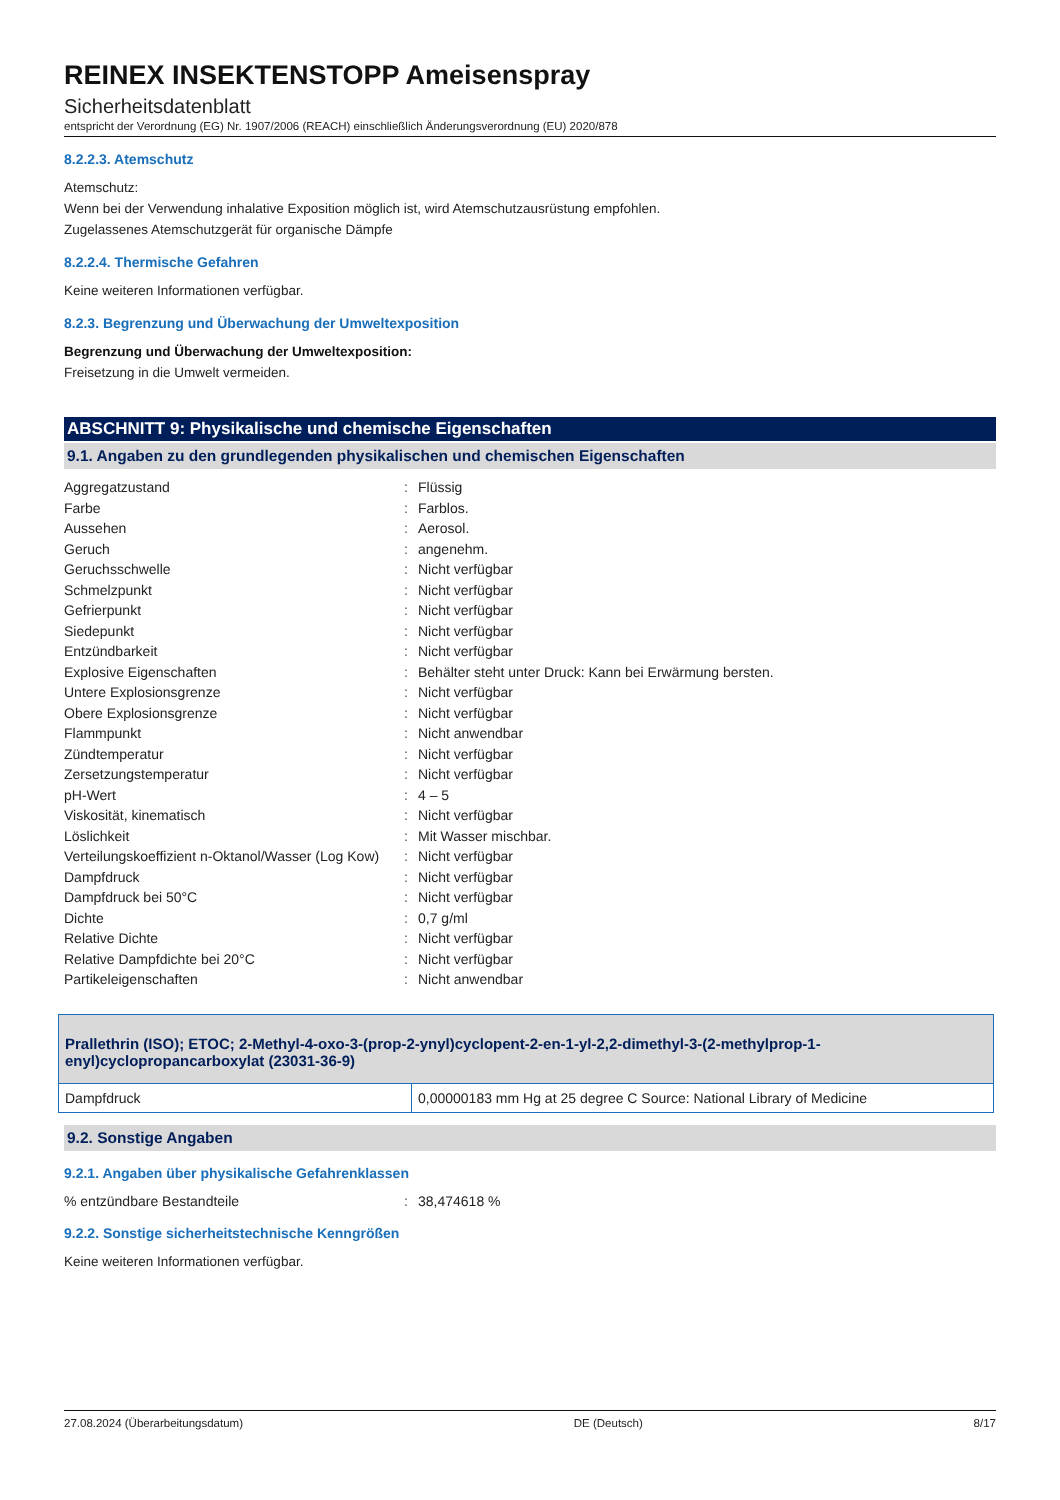REINEX INSEKTENSTOPP Ameisenspray
Sicherheitsdatenblatt
entspricht der Verordnung (EG) Nr. 1907/2006 (REACH) einschließlich Änderungsverordnung (EU) 2020/878
8.2.2.3. Atemschutz
Atemschutz:
Wenn bei der Verwendung inhalative Exposition möglich ist, wird Atemschutzausrüstung empfohlen.
Zugelassenes Atemschutzgerät für organische Dämpfe
8.2.2.4. Thermische Gefahren
Keine weiteren Informationen verfügbar.
8.2.3. Begrenzung und Überwachung der Umweltexposition
Begrenzung und Überwachung der Umweltexposition:
Freisetzung in die Umwelt vermeiden.
ABSCHNITT 9: Physikalische und chemische Eigenschaften
9.1. Angaben zu den grundlegenden physikalischen und chemischen Eigenschaften
| Aggregatzustand | : | Flüssig |
| Farbe | : | Farblos. |
| Aussehen | : | Aerosol. |
| Geruch | : | angenehm. |
| Geruchsschwelle | : | Nicht verfügbar |
| Schmelzpunkt | : | Nicht verfügbar |
| Gefrierpunkt | : | Nicht verfügbar |
| Siedepunkt | : | Nicht verfügbar |
| Entzündbarkeit | : | Nicht verfügbar |
| Explosive Eigenschaften | : | Behälter steht unter Druck: Kann bei Erwärmung bersten. |
| Untere Explosionsgrenze | : | Nicht verfügbar |
| Obere Explosionsgrenze | : | Nicht verfügbar |
| Flammpunkt | : | Nicht anwendbar |
| Zündtemperatur | : | Nicht verfügbar |
| Zersetzungstemperatur | : | Nicht verfügbar |
| pH-Wert | : | 4 – 5 |
| Viskosität, kinematisch | : | Nicht verfügbar |
| Löslichkeit | : | Mit Wasser mischbar. |
| Verteilungskoeffizient n-Oktanol/Wasser (Log Kow) | : | Nicht verfügbar |
| Dampfdruck | : | Nicht verfügbar |
| Dampfdruck bei 50°C | : | Nicht verfügbar |
| Dichte | : | 0,7 g/ml |
| Relative Dichte | : | Nicht verfügbar |
| Relative Dampfdichte bei 20°C | : | Nicht verfügbar |
| Partikeleigenschaften | : | Nicht anwendbar |
| Prallethrin (ISO); ETOC; 2-Methyl-4-oxo-3-(prop-2-ynyl)cyclopent-2-en-1-yl-2,2-dimethyl-3-(2-methylprop-1-enyl)cyclopropancarboxylat (23031-36-9) | |
| --- | --- |
| Dampfdruck | 0,00000183 mm Hg at 25 degree C Source: National Library of Medicine |
9.2. Sonstige Angaben
9.2.1. Angaben über physikalische Gefahrenklassen
| % entzündbare Bestandteile | : | 38,474618 % |
9.2.2. Sonstige sicherheitstechnische Kenngrößen
Keine weiteren Informationen verfügbar.
27.08.2024 (Überarbeitungsdatum) DE (Deutsch) 8/17